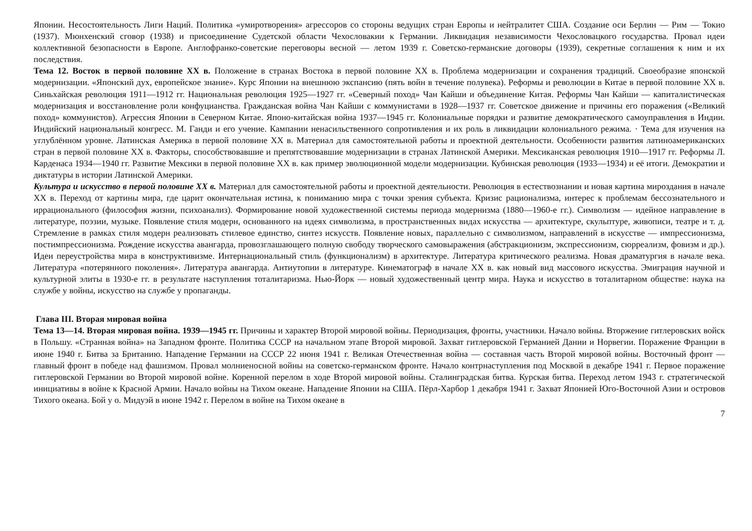Японии. Несостоятельность Лиги Наций. Политика «умиротворения» агрессоров со стороны ведущих стран Европы и нейтралитет США. Создание оси Берлин — Рим — Токио (1937). Мюнхенский сговор (1938) и присоединение Судетской области Чехословакии к Германии. Ликвидация независимости Чехословацкого государства. Провал идеи коллективной безопасности в Европе. Англофранко-советские переговоры весной — летом 1939 г. Советско-германские договоры (1939), секретные соглашения к ним и их последствия.
Тема 12. Восток в первой половине XX в. Положение в странах Востока в первой половине XX в. Проблема модернизации и сохранения традиций. Своеобразие японской модернизации. «Японский дух, европейское знание». Курс Японии на внешнюю экспансию (пять войн в течение полувека). Реформы и революции в Китае в первой половине XX в. Синьхайская революция 1911—1912 гг. Национальная революция 1925—1927 гг. «Северный поход» Чан Кайши и объединение Китая. Реформы Чан Кайши — капиталистическая модернизация и восстановление роли конфуцианства. Гражданская война Чан Кайши с коммунистами в 1928—1937 гг. Советское движение и причины его поражения («Великий поход» коммунистов). Агрессия Японии в Северном Китае. Японо-китайская война 1937—1945 гг. Колониальные порядки и развитие демократического самоуправления в Индии. Индийский национальный конгресс. М. Ганди и его учение. Кампании ненасильственного сопротивления и их роль в ликвидации колониального режима. · Тема для изучения на углублённом уровне. Латинская Америка в первой половине XX в. Материал для самостоятельной работы и проектной деятельности. Особенности развития латиноамериканских стран в первой половине XX в. Факторы, способствовавшие и препятствовавшие модернизации в странах Латинской Америки. Мексиканская революция 1910—1917 гг. Реформы Л. Карденаса 1934—1940 гг. Развитие Мексики в первой половине XX в. как пример эволюционной модели модернизации. Кубинская революция (1933—1934) и её итоги. Демократии и диктатуры в истории Латинской Америки.
Культура и искусство в первой половине XX в. Материал для самостоятельной работы и проектной деятельности. Революция в естествознании и новая картина мироздания в начале XX в. Переход от картины мира, где царит окончательная истина, к пониманию мира с точки зрения субъекта. Кризис рационализма, интерес к проблемам бессознательного и иррационального (философия жизни, психоанализ). Формирование новой художественной системы периода модернизма (1880—1960-е гг.). Символизм — идейное направление в литературе, поэзии, музыке. Появление стиля модерн, основанного на идеях символизма, в пространственных видах искусства — архитектуре, скульптуре, живописи, театре и т. д. Стремление в рамках стиля модерн реализовать стилевое единство, синтез искусств. Появление новых, параллельно с символизмом, направлений в искусстве — импрессионизма, постимпрессионизма. Рождение искусства авангарда, провозглашающего полную свободу творческого самовыражения (абстракционизм, экспрессионизм, сюрреализм, фовизм и др.). Идеи переустройства мира в конструктивизме. Интернациональный стиль (функционализм) в архитектуре. Литература критического реализма. Новая драматургия в начале века. Литература «потерянного поколения». Литература авангарда. Антиутопии в литературе. Кинематограф в начале XX в. как новый вид массового искусства. Эмиграция научной и культурной элиты в 1930-е гг. в результате наступления тоталитаризма. Нью-Йорк — новый художественный центр мира. Наука и искусство в тоталитарном обществе: наука на службе у войны, искусство на службе у пропаганды.
Глава III. Вторая мировая война
Тема 13—14. Вторая мировая война. 1939—1945 гг. Причины и характер Второй мировой войны. Периодизация, фронты, участники. Начало войны. Вторжение гитлеровских войск в Польшу. «Странная война» на Западном фронте. Политика СССР на начальном этапе Второй мировой. Захват гитлеровской Германией Дании и Норвегии. Поражение Франции в июне 1940 г. Битва за Британию. Нападение Германии на СССР 22 июня 1941 г. Великая Отечественная война — составная часть Второй мировой войны. Восточный фронт — главный фронт в победе над фашизмом. Провал молниеносной войны на советско-германском фронте. Начало контрнаступления под Москвой в декабре 1941 г. Первое поражение гитлеровской Германии во Второй мировой войне. Коренной перелом в ходе Второй мировой войны. Сталинградская битва. Курская битва. Переход летом 1943 г. стратегической инициативы в войне к Красной Армии. Начало войны на Тихом океане. Нападение Японии на США. Пёрл-Харбор 1 декабря 1941 г. Захват Японией Юго-Восточной Азии и островов Тихого океана. Бой у о. Мидуэй в июне 1942 г. Перелом в войне на Тихом океане в
7